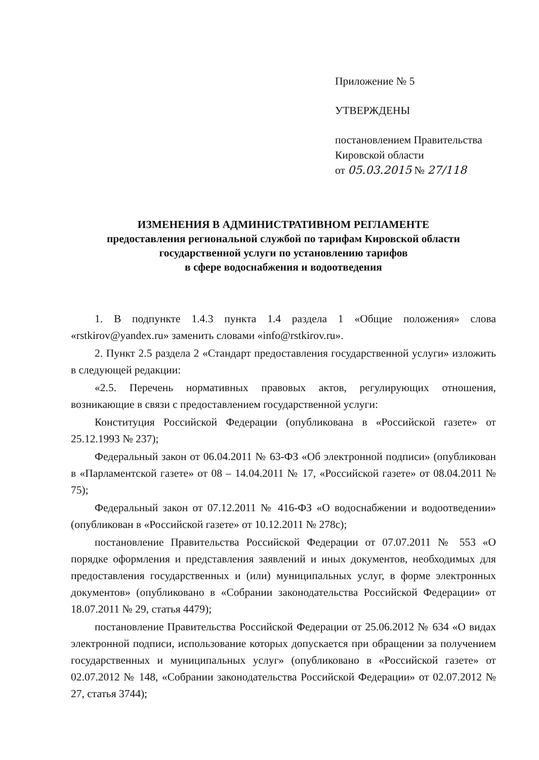Приложение № 5
УТВЕРЖДЕНЫ
постановлением Правительства
Кировской области
от 05.03.2015 № 27/118
ИЗМЕНЕНИЯ В АДМИНИСТРАТИВНОМ РЕГЛАМЕНТЕ
предоставления региональной службой по тарифам Кировской области
государственной услуги по установлению тарифов
в сфере водоснабжения и водоотведения
1. В подпункте 1.4.3 пункта 1.4 раздела 1 «Общие положения» слова «rstkirov@yandex.ru» заменить словами «info@rstkirov.ru».
2. Пункт 2.5 раздела 2 «Стандарт предоставления государственной услуги» изложить в следующей редакции:
«2.5. Перечень нормативных правовых актов, регулирующих отношения, возникающие в связи с предоставлением государственной услуги:
Конституция Российской Федерации (опубликована в «Российской газете» от 25.12.1993 № 237);
Федеральный закон от 06.04.2011 № 63-ФЗ «Об электронной подписи» (опубликован в «Парламентской газете» от 08 – 14.04.2011 № 17, «Российской газете» от 08.04.2011 № 75);
Федеральный закон от 07.12.2011 № 416-ФЗ «О водоснабжении и водоотведении» (опубликован в «Российской газете» от 10.12.2011 № 278с);
постановление Правительства Российской Федерации от 07.07.2011 № 553 «О порядке оформления и представления заявлений и иных документов, необходимых для предоставления государственных и (или) муниципальных услуг, в форме электронных документов» (опубликовано в «Собрании законодательства Российской Федерации» от 18.07.2011 № 29, статья 4479);
постановление Правительства Российской Федерации от 25.06.2012 № 634 «О видах электронной подписи, использование которых допускается при обращении за получением государственных и муниципальных услуг» (опубликовано в «Российской газете» от 02.07.2012 № 148, «Собрании законодательства Российской Федерации» от 02.07.2012 № 27, статья 3744);